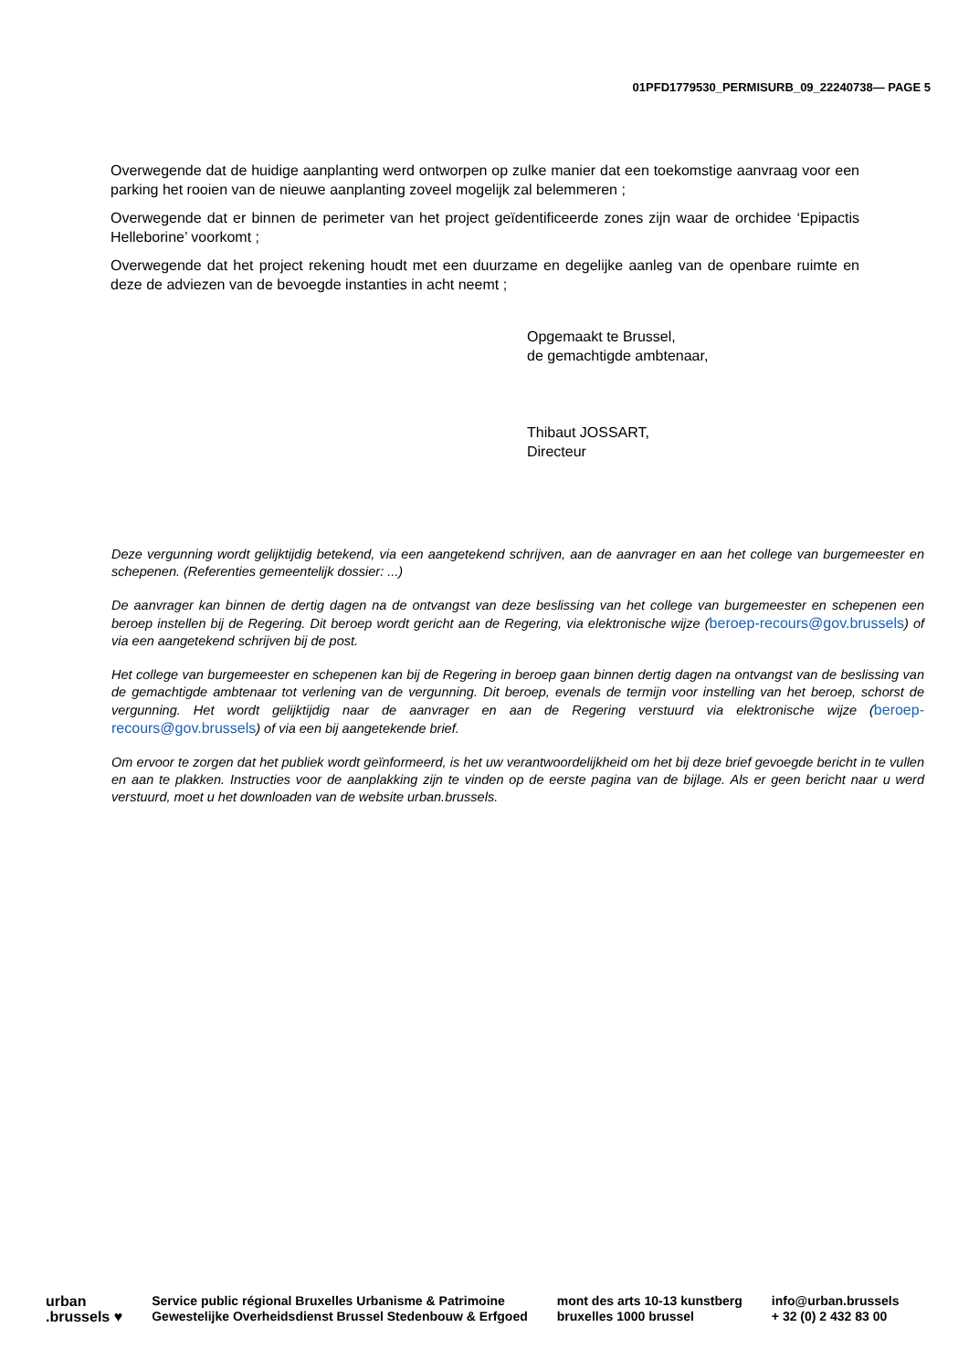01PFD1779530_PERMISURB_09_22240738— PAGE 5
Overwegende dat de huidige aanplanting werd ontworpen op zulke manier dat een toekomstige aanvraag voor een parking het rooien van de nieuwe aanplanting zoveel mogelijk zal belemmeren ;
Overwegende dat er binnen de perimeter van het project geïdentificeerde zones zijn waar de orchidee ‘Epipactis Helleborine’ voorkomt ;
Overwegende dat het project rekening houdt met een duurzame en degelijke aanleg van de openbare ruimte en deze de adviezen van de bevoegde instanties in acht neemt ;
Opgemaakt te Brussel,
de gemachtigde ambtenaar,
Thibaut JOSSART,
Directeur
Deze vergunning wordt gelijktijdig betekend, via een aangetekend schrijven, aan de aanvrager en aan het college van burgemeester en schepenen. (Referenties gemeentelijk dossier: ...)
De aanvrager kan binnen de dertig dagen na de ontvangst van deze beslissing van het college van burgemeester en schepenen een beroep instellen bij de Regering. Dit beroep wordt gericht aan de Regering, via elektronische wijze (beroep-recours@gov.brussels) of via een aangetekend schrijven bij de post.
Het college van burgemeester en schepenen kan bij de Regering in beroep gaan binnen dertig dagen na ontvangst van de beslissing van de gemachtigde ambtenaar tot verlening van de vergunning. Dit beroep, evenals de termijn voor instelling van het beroep, schorst de vergunning. Het wordt gelijktijdig naar de aanvrager en aan de Regering verstuurd via elektronische wijze (beroep-recours@gov.brussels) of via een bij aangetekende brief.
Om ervoor te zorgen dat het publiek wordt geïnformeerd, is het uw verantwoordelijkheid om het bij deze brief gevoegde bericht in te vullen en aan te plakken. Instructies voor de aanplakking zijn te vinden op de eerste pagina van de bijlage. Als er geen bericht naar u werd verstuurd, moet u het downloaden van de website urban.brussels.
urban
.brussels ♥
Service public régional Bruxelles Urbanisme & Patrimoine
Gewestelijke Overheidsdienst Brussel Stedenbouw & Erfgoed
mont des arts 10-13 kunstberg
bruxelles 1000 brussel
info@urban.brussels
+ 32 (0) 2 432 83 00